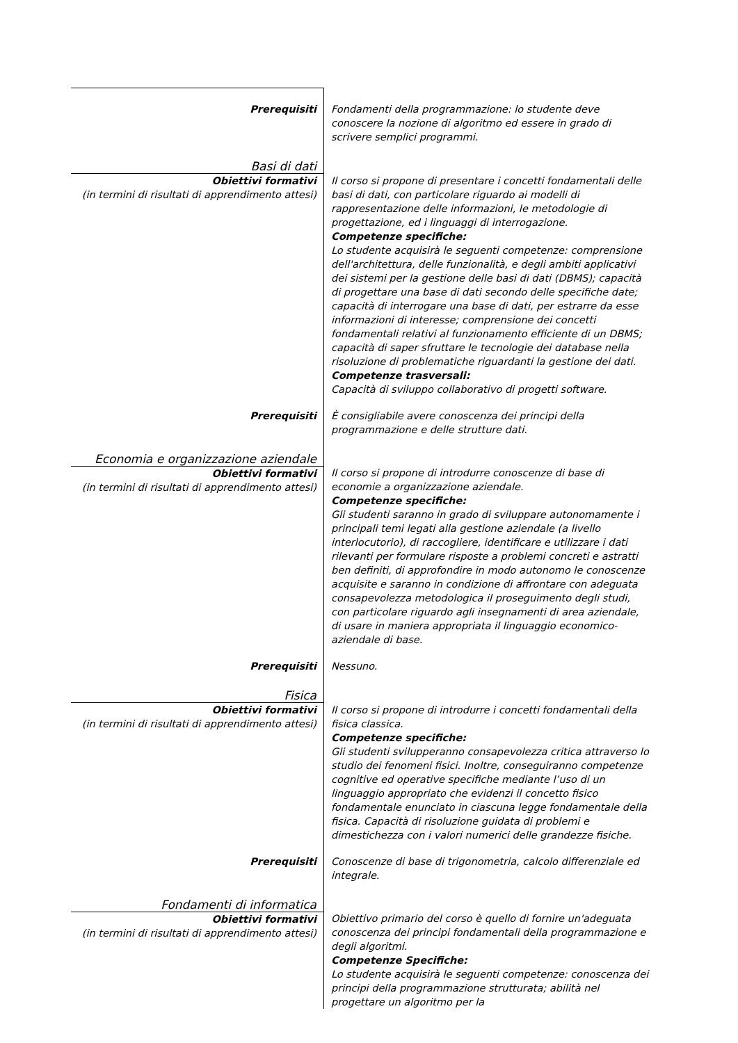| Prerequisiti | Fondamenti della programmazione: lo studente deve conoscere la nozione di algoritmo ed essere in grado di scrivere semplici programmi. |
| Basi di dati | |
| Obiettivi formativi (in termini di risultati di apprendimento attesi) | Il corso si propone di presentare i concetti fondamentali delle basi di dati, con particolare riguardo ai modelli di rappresentazione delle informazioni, le metodologie di progettazione, ed i linguaggi di interrogazione. Competenze specifiche: Lo studente acquisirà le seguenti competenze: comprensione dell'architettura, delle funzionalità, e degli ambiti applicativi dei sistemi per la gestione delle basi di dati (DBMS); capacità di progettare una base di dati secondo delle specifiche date; capacità di interrogare una base di dati, per estrarre da esse informazioni di interesse; comprensione dei concetti fondamentali relativi al funzionamento efficiente di un DBMS; capacità di saper sfruttare le tecnologie dei database nella risoluzione di problematiche riguardanti la gestione dei dati. Competenze trasversali: Capacità di sviluppo collaborativo di progetti software. |
| Prerequisiti | È consigliabile avere conoscenza dei principi della programmazione e delle strutture dati. |
| Economia e organizzazione aziendale | |
| Obiettivi formativi (in termini di risultati di apprendimento attesi) | Il corso si propone di introdurre conoscenze di base di economie a organizzazione aziendale. Competenze specifiche: Gli studenti saranno in grado di sviluppare autonomamente i principali temi legati alla gestione aziendale (a livello interlocutorio), di raccogliere, identificare e utilizzare i dati rilevanti per formulare risposte a problemi concreti e astratti ben definiti, di approfondire in modo autonomo le conoscenze acquisite e saranno in condizione di affrontare con adeguata consapevolezza metodologica il proseguimento degli studi, con particolare riguardo agli insegnamenti di area aziendale, di usare in maniera appropriata il linguaggio economico-aziendale di base. |
| Prerequisiti | Nessuno. |
| Fisica | |
| Obiettivi formativi (in termini di risultati di apprendimento attesi) | Il corso si propone di introdurre i concetti fondamentali della fisica classica. Competenze specifiche: Gli studenti svilupperanno consapevolezza critica attraverso lo studio dei fenomeni fisici. Inoltre, conseguiranno competenze cognitive ed operative specifiche mediante l’uso di un linguaggio appropriato che evidenzi il concetto fisico fondamentale enunciato in ciascuna legge fondamentale della fisica. Capacità di risoluzione guidata di problemi e dimestichezza con i valori numerici delle grandezze fisiche. |
| Prerequisiti | Conoscenze di base di trigonometria, calcolo differenziale ed integrale. |
| Fondamenti di informatica | |
| Obiettivi formativi (in termini di risultati di apprendimento attesi) | Obiettivo primario del corso è quello di fornire un'adeguata conoscenza dei principi fondamentali della programmazione e degli algoritmi. Competenze Specifiche: Lo studente acquisirà le seguenti competenze: conoscenza dei principi della programmazione strutturata; abilità nel progettare un algoritmo per la |